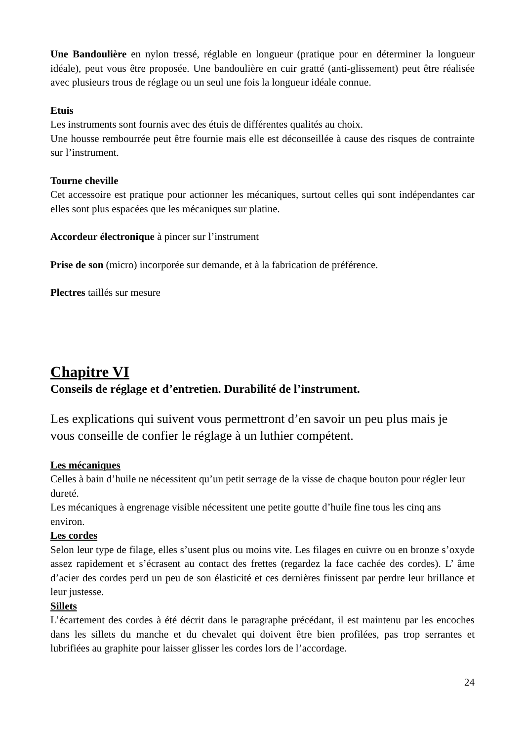Une Bandoulière en nylon tressé, réglable en longueur (pratique pour en déterminer la longueur idéale), peut vous être proposée. Une bandoulière en cuir gratté (anti-glissement) peut être réalisée avec plusieurs trous de réglage ou un seul une fois la longueur idéale connue.
Etuis
Les instruments sont fournis avec des étuis de différentes qualités au choix.
Une housse rembourrée peut être fournie mais elle est déconseillée à cause des risques de contrainte sur l’instrument.
Tourne cheville
Cet accessoire est pratique pour actionner les mécaniques, surtout celles qui sont indépendantes car elles sont plus espacées que les mécaniques sur platine.
Accordeur électronique à pincer sur l’instrument
Prise de son (micro) incorporée sur demande, et à la fabrication de préférence.
Plectres taillés sur mesure
Chapitre VI
Conseils de réglage et d’entretien. Durabilité de l’instrument.
Les explications qui suivent vous permettront d’en savoir un peu plus mais je vous conseille de confier le réglage à un luthier compétent.
Les mécaniques
Celles à bain d’huile ne nécessitent qu’un petit serrage de la visse de chaque bouton pour régler leur dureté.
Les mécaniques à engrenage visible nécessitent une petite goutte d’huile fine tous les cinq ans environ.
Les cordes
Selon leur type de filage, elles s’usent plus ou moins vite. Les filages en cuivre ou en bronze s’oxyde assez rapidement et s’écrasent au contact des frettes (regardez la face cachée des cordes). L’ âme d’acier des cordes perd un peu de son élasticité et ces dernières finissent par perdre leur brillance et leur justesse.
Sillets
L’écartement des cordes à été décrit dans le paragraphe précédant, il est maintenu par les encoches dans les sillets du manche et du chevalet qui doivent être bien profilées, pas trop serrantes et lubrifiées au graphite pour laisser glisser les cordes lors de l’accordage.
24